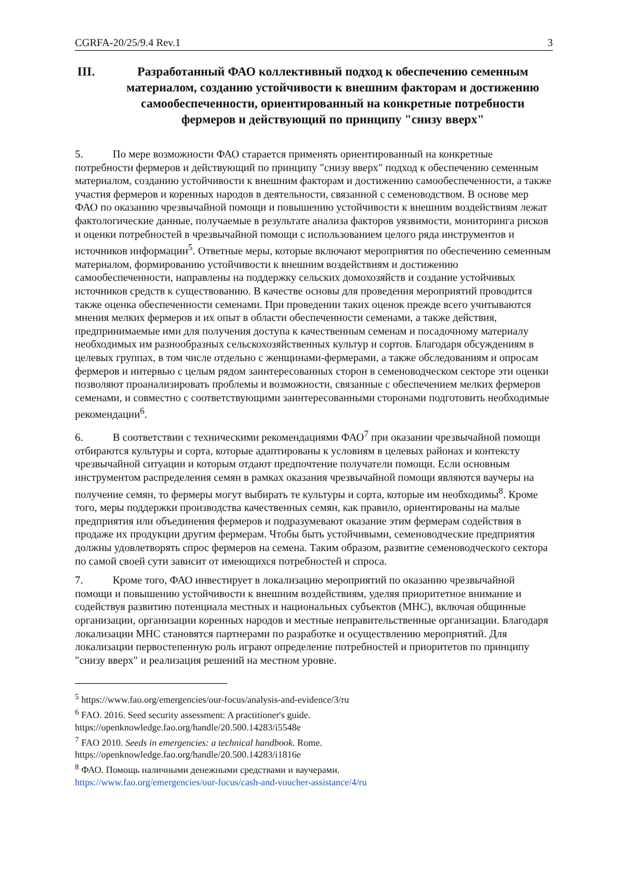CGRFA-20/25/9.4 Rev.1 3
III. Разработанный ФАО коллективный подход к обеспечению семенным материалом, созданию устойчивости к внешним факторам и достижению самообеспеченности, ориентированный на конкретные потребности фермеров и действующий по принципу "снизу вверх"
5. По мере возможности ФАО старается применять ориентированный на конкретные потребности фермеров и действующий по принципу "снизу вверх" подход к обеспечению семенным материалом, созданию устойчивости к внешним факторам и достижению самообеспеченности, а также участия фермеров и коренных народов в деятельности, связанной с семеноводством. В основе мер ФАО по оказанию чрезвычайной помощи и повышению устойчивости к внешним воздействиям лежат фактологические данные, получаемые в результате анализа факторов уязвимости, мониторинга рисков и оценки потребностей в чрезвычайной помощи с использованием целого ряда инструментов и источников информации<sup>5</sup>. Ответные меры, которые включают мероприятия по обеспечению семенным материалом, формированию устойчивости к внешним воздействиям и достижению самообеспеченности, направлены на поддержку сельских домохозяйств и создание устойчивых источников средств к существованию. В качестве основы для проведения мероприятий проводится также оценка обеспеченности семенами. При проведении таких оценок прежде всего учитываются мнения мелких фермеров и их опыт в области обеспеченности семенами, а также действия, предпринимаемые ими для получения доступа к качественным семенам и посадочному материалу необходимых им разнообразных сельскохозяйственных культур и сортов. Благодаря обсуждениям в целевых группах, в том числе отдельно с женщинами-фермерами, а также обследованиям и опросам фермеров и интервью с целым рядом заинтересованных сторон в семеноводческом секторе эти оценки позволяют проанализировать проблемы и возможности, связанные с обеспечением мелких фермеров семенами, и совместно с соответствующими заинтересованными сторонами подготовить необходимые рекомендации<sup>6</sup>.
6. В соответствии с техническими рекомендациями ФАО<sup>7</sup> при оказании чрезвычайной помощи отбираются культуры и сорта, которые адаптированы к условиям в целевых районах и контексту чрезвычайной ситуации и которым отдают предпочтение получатели помощи. Если основным инструментом распределения семян в рамках оказания чрезвычайной помощи являются ваучеры на получение семян, то фермеры могут выбирать те культуры и сорта, которые им необходимы<sup>8</sup>. Кроме того, меры поддержки производства качественных семян, как правило, ориентированы на малые предприятия или объединения фермеров и подразумевают оказание этим фермерам содействия в продаже их продукции другим фермерам. Чтобы быть устойчивыми, семеноводческие предприятия должны удовлетворять спрос фермеров на семена. Таким образом, развитие семеноводческого сектора по самой своей сути зависит от имеющихся потребностей и спроса.
7. Кроме того, ФАО инвестирует в локализацию мероприятий по оказанию чрезвычайной помощи и повышению устойчивости к внешним воздействиям, уделяя приоритетное внимание и содействуя развитию потенциала местных и национальных субъектов (МНС), включая общинные организации, организации коренных народов и местные неправительственные организации. Благодаря локализации МНС становятся партнерами по разработке и осуществлению мероприятий. Для локализации первостепенную роль играют определение потребностей и приоритетов по принципу "снизу вверх" и реализация решений на местном уровне.
<sup>5</sup> https://www.fao.org/emergencies/our-focus/analysis-and-evidence/3/ru
<sup>6</sup> FAO. 2016. Seed security assessment: A practitioner's guide.
https://openknowledge.fao.org/handle/20.500.14283/i5548e
<sup>7</sup> FAO 2010. Seeds in emergencies: a technical handbook. Rome.
https://openknowledge.fao.org/handle/20.500.14283/i1816e
<sup>8</sup> ФАО. Помощь наличными денежными средствами и ваучерами.
https://www.fao.org/emergencies/our-focus/cash-and-voucher-assistance/4/ru